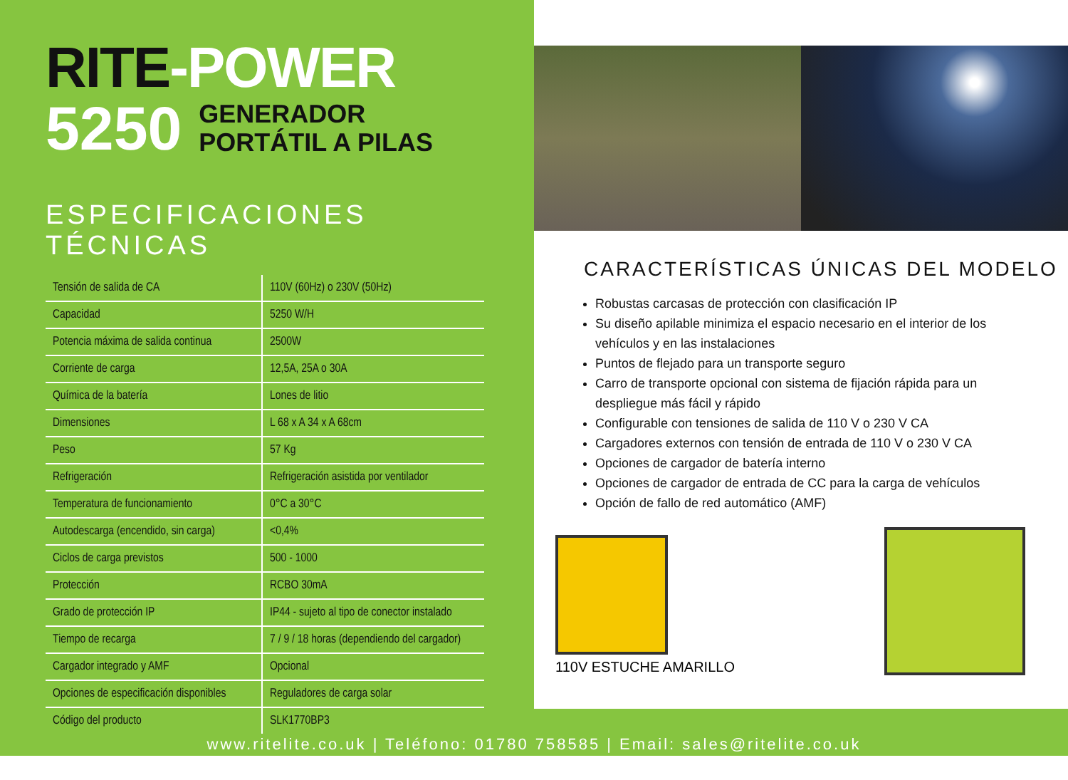RITE-POWER
5250
GENERADOR
PORTÁTIL A PILAS
ESPECIFICACIONES TÉCNICAS
| Tensión de salida de CA | 110V (60Hz) o 230V (50Hz) |
| Capacidad | 5250 W/H |
| Potencia máxima de salida continua | 2500W |
| Corriente de carga | 12,5A, 25A o 30A |
| Química de la batería | Lones de litio |
| Dimensiones | L 68 x A 34 x A 68cm |
| Peso | 57 Kg |
| Refrigeración | Refrigeración asistida por ventilador |
| Temperatura de funcionamiento | 0°C a 30°C |
| Autodescarga (encendido, sin carga) | <0,4% |
| Ciclos de carga previstos | 500 - 1000 |
| Protección | RCBO 30mA |
| Grado de protección IP | IP44 - sujeto al tipo de conector instalado |
| Tiempo de recarga | 7 / 9 / 18 horas (dependiendo del cargador) |
| Cargador integrado y AMF | Opcional |
| Opciones de especificación disponibles | Reguladores de carga solar |
| Código del producto | SLK1770BP3 |
CARACTERÍSTICAS ÚNICAS DEL MODELO
Robustas carcasas de protección con clasificación IP
Su diseño apilable minimiza el espacio necesario en el interior de los vehículos y en las instalaciones
Puntos de flejado para un transporte seguro
Carro de transporte opcional con sistema de fijación rápida para un despliegue más fácil y rápido
Configurable con tensiones de salida de 110 V o 230 V CA
Cargadores externos con tensión de entrada de 110 V o 230 V CA
Opciones de cargador de batería interno
Opciones de cargador de entrada de CC para la carga de vehículos
Opción de fallo de red automático (AMF)
110V ESTUCHE AMARILLO
www.ritelite.co.uk | Teléfono: 01780 758585 | Email: sales@ritelite.co.uk